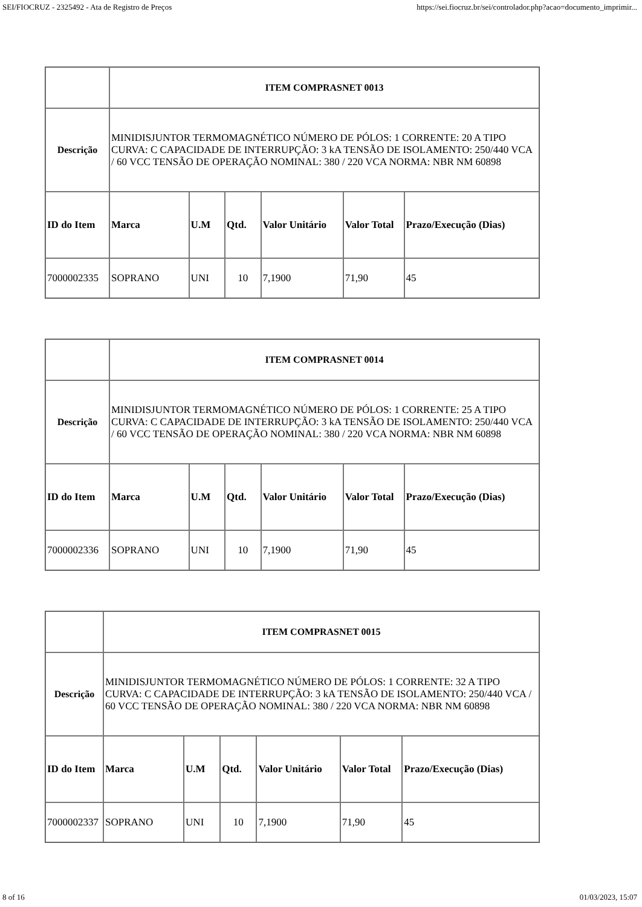SEI/FIOCRUZ - 2325492 - Ata de Registro de Preços https://sei.fiocruz.br/sei/controlador.php?acao=documento_imprimir...
| | ITEM COMPRASNET 0013 | | | | | |
| Descrição | MINIDISJUNTOR TERMOMAGNÉTICO NÚMERO DE PÓLOS: 1 CORRENTE: 20 A TIPO CURVA: C CAPACIDADE DE INTERRUPÇÃO: 3 kA TENSÃO DE ISOLAMENTO: 250/440 VCA / 60 VCC TENSÃO DE OPERAÇÃO NOMINAL: 380 / 220 VCA NORMA: NBR NM 60898 | | | | | |
| ID do Item | Marca | U.M | Qtd. | Valor Unitário | Valor Total | Prazo/Execução (Dias) |
| 7000002335 | SOPRANO | UNI | 10 | 7,1900 | 71,90 | 45 |
| | ITEM COMPRASNET 0014 | | | | | |
| Descrição | MINIDISJUNTOR TERMOMAGNÉTICO NÚMERO DE PÓLOS: 1 CORRENTE: 25 A TIPO CURVA: C CAPACIDADE DE INTERRUPÇÃO: 3 kA TENSÃO DE ISOLAMENTO: 250/440 VCA / 60 VCC TENSÃO DE OPERAÇÃO NOMINAL: 380 / 220 VCA NORMA: NBR NM 60898 | | | | | |
| ID do Item | Marca | U.M | Qtd. | Valor Unitário | Valor Total | Prazo/Execução (Dias) |
| 7000002336 | SOPRANO | UNI | 10 | 7,1900 | 71,90 | 45 |
| | ITEM COMPRASNET 0015 | | | | | |
| Descrição | MINIDISJUNTOR TERMOMAGNÉTICO NÚMERO DE PÓLOS: 1 CORRENTE: 32 A TIPO CURVA: C CAPACIDADE DE INTERRUPÇÃO: 3 kA TENSÃO DE ISOLAMENTO: 250/440 VCA / 60 VCC TENSÃO DE OPERAÇÃO NOMINAL: 380 / 220 VCA NORMA: NBR NM 60898 | | | | | |
| ID do Item | Marca | U.M | Qtd. | Valor Unitário | Valor Total | Prazo/Execução (Dias) |
| 7000002337 | SOPRANO | UNI | 10 | 7,1900 | 71,90 | 45 |
8 of 16 01/03/2023, 15:07